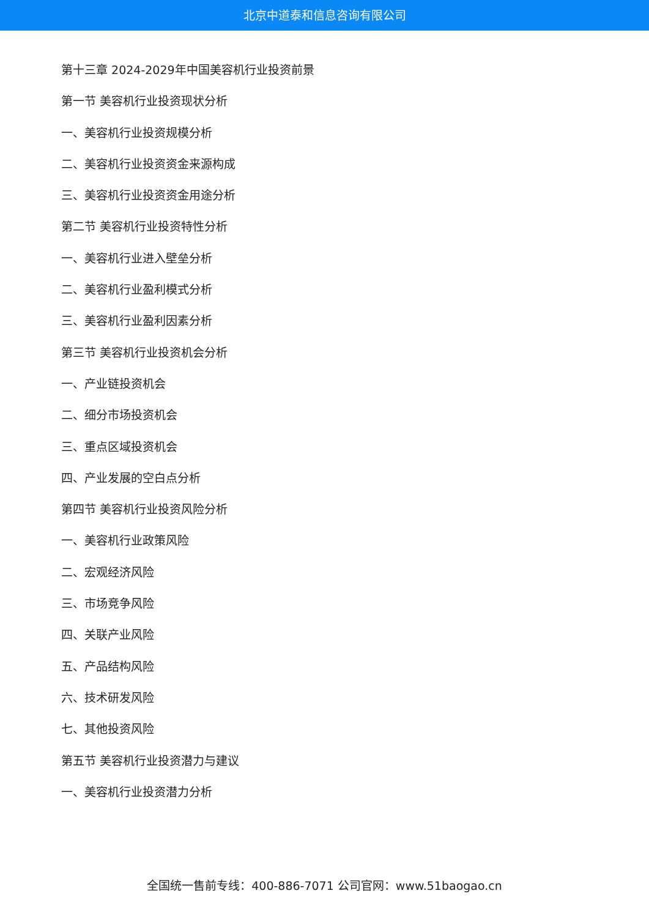北京中道泰和信息咨询有限公司
第十三章 2024-2029年中国美容机行业投资前景
第一节 美容机行业投资现状分析
一、美容机行业投资规模分析
二、美容机行业投资资金来源构成
三、美容机行业投资资金用途分析
第二节 美容机行业投资特性分析
一、美容机行业进入壁垒分析
二、美容机行业盈利模式分析
三、美容机行业盈利因素分析
第三节 美容机行业投资机会分析
一、产业链投资机会
二、细分市场投资机会
三、重点区域投资机会
四、产业发展的空白点分析
第四节 美容机行业投资风险分析
一、美容机行业政策风险
二、宏观经济风险
三、市场竞争风险
四、关联产业风险
五、产品结构风险
六、技术研发风险
七、其他投资风险
第五节 美容机行业投资潜力与建议
一、美容机行业投资潜力分析
全国统一售前专线：400-886-7071 公司官网：www.51baogao.cn